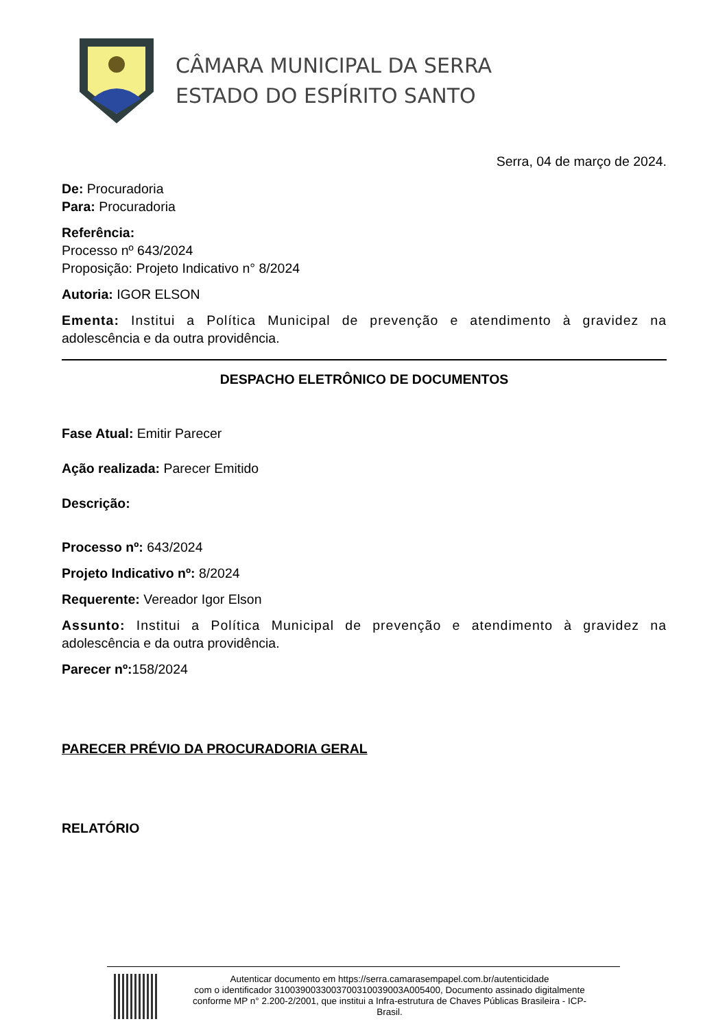CÂMARA MUNICIPAL DA SERRA
ESTADO DO ESPÍRITO SANTO
Serra, 04 de março de 2024.
De: Procuradoria
Para: Procuradoria
Referência:
Processo nº 643/2024
Proposição: Projeto Indicativo n° 8/2024
Autoria: IGOR ELSON
Ementa: Institui a Política Municipal de prevenção e atendimento à gravidez na adolescência e da outra providência.
DESPACHO ELETRÔNICO DE DOCUMENTOS
Fase Atual: Emitir Parecer
Ação realizada: Parecer Emitido
Descrição:
Processo nº: 643/2024
Projeto Indicativo nº: 8/2024
Requerente: Vereador Igor Elson
Assunto: Institui a Política Municipal de prevenção e atendimento à gravidez na adolescência e da outra providência.
Parecer nº: 158/2024
PARECER PRÉVIO DA PROCURADORIA GERAL
RELATÓRIO
Autenticar documento em https://serra.camarasempapel.com.br/autenticidade
com o identificador 3100390033003700310039003A005400, Documento assinado digitalmente
conforme MP n° 2.200-2/2001, que institui a Infra-estrutura de Chaves Públicas Brasileira - ICP-
Brasil.